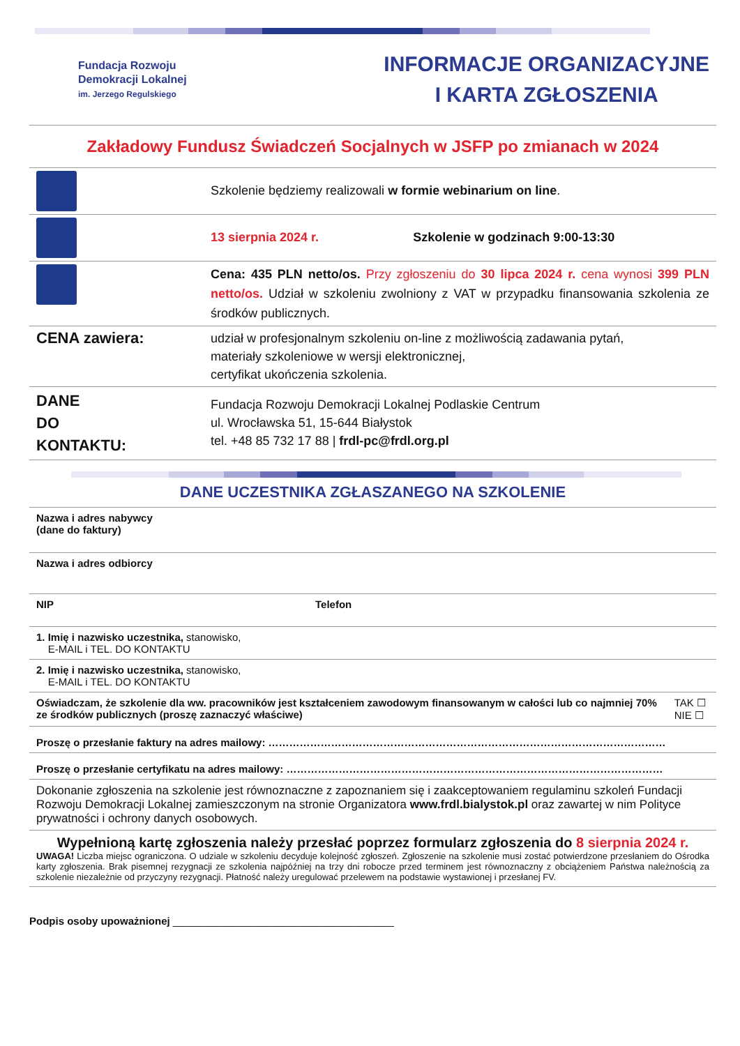Fundacja Rozwoju
Demokracji Lokalnej
im. Jerzego Regulskiego
INFORMACJE ORGANIZACYJNE
I KARTA ZGŁOSZENIA
Zakładowy Fundusz Świadczeń Socjalnych w JSFP po zmianach w 2024
| | Szkolenie będziemy realizowali w formie webinarium on line . |
| | 13 sierpnia 2024 r. Szkolenie w godzinach 9:00-13:30 |
| | Cena: 435 PLN netto/os. Przy zgłoszeniu do 30 lipca 2024 r. cena wynosi 399 PLN netto/os. Udział w szkoleniu zwolniony z VAT w przypadku finansowania szkolenia ze środków publicznych. |
| CENA zawiera: | udział w profesjonalnym szkoleniu on-line z możliwością zadawania pytań, materiały szkoleniowe w wersji elektronicznej, certyfikat ukończenia szkolenia. |
| DANE DO KONTAKTU: | Fundacja Rozwoju Demokracji Lokalnej Podlaskie Centrum ul. Wrocławska 51, 15-644 Białystok tel. +48 85 732 17 88 / frdl-pc@frdl.org.pl |
DANE UCZESTNIKA ZGŁASZANEGO NA SZKOLENIE
| Nazwa i adres nabywcy (dane do faktury) | | |
| Nazwa i adres odbiorcy | | |
| NIP | Telefon | |
| 1. Imię i nazwisko uczestnika, stanowisko, E-MAIL i TEL. DO KONTAKTU | | |
| 2. Imię i nazwisko uczestnika, stanowisko, E-MAIL i TEL. DO KONTAKTU | | |
| Oświadczam, że szkolenie dla ww. pracowników jest kształceniem zawodowym finansowanym w całości lub co najmniej 70% ze środków publicznych (proszę zaznaczyć właściwe) | | TAK ☐ NIE ☐ |
| Proszę o przesłanie faktury na adres mailowy: …………………………………………………………………………………………………… | | |
| Proszę o przesłanie certyfikatu na adres mailowy: ……………………………………………………………………………………………… | | |
| Dokonanie zgłoszenia na szkolenie jest równoznaczne z zapoznaniem się i zaakceptowaniem regulaminu szkoleń Fundacji Rozwoju Demokracji Lokalnej zamieszczonym na stronie Organizatora www.frdl.bialystok.pl oraz zawartej w nim Polityce prywatności i ochrony danych osobowych. | | |
| Wypełnioną kartę zgłoszenia należy przesłać poprzez formularz zgłoszenia do 8 sierpnia 2024 r. UWAGA! Liczba miejsc ograniczona. O udziale w szkoleniu decyduje kolejność zgłoszeń. Zgłoszenie na szkolenie musi zostać potwierdzone przesłaniem do Ośrodka karty zgłoszenia. Brak pisemnej rezygnacji ze szkolenia najpóźniej na trzy dni robocze przed terminem jest równoznaczny z obciążeniem Państwa należnością za szkolenie niezależnie od przyczyny rezygnacji. Płatność należy uregulować przelewem na podstawie wystawionej i przesłanej FV. | | |
Podpis osoby upoważnionej ______________________________________